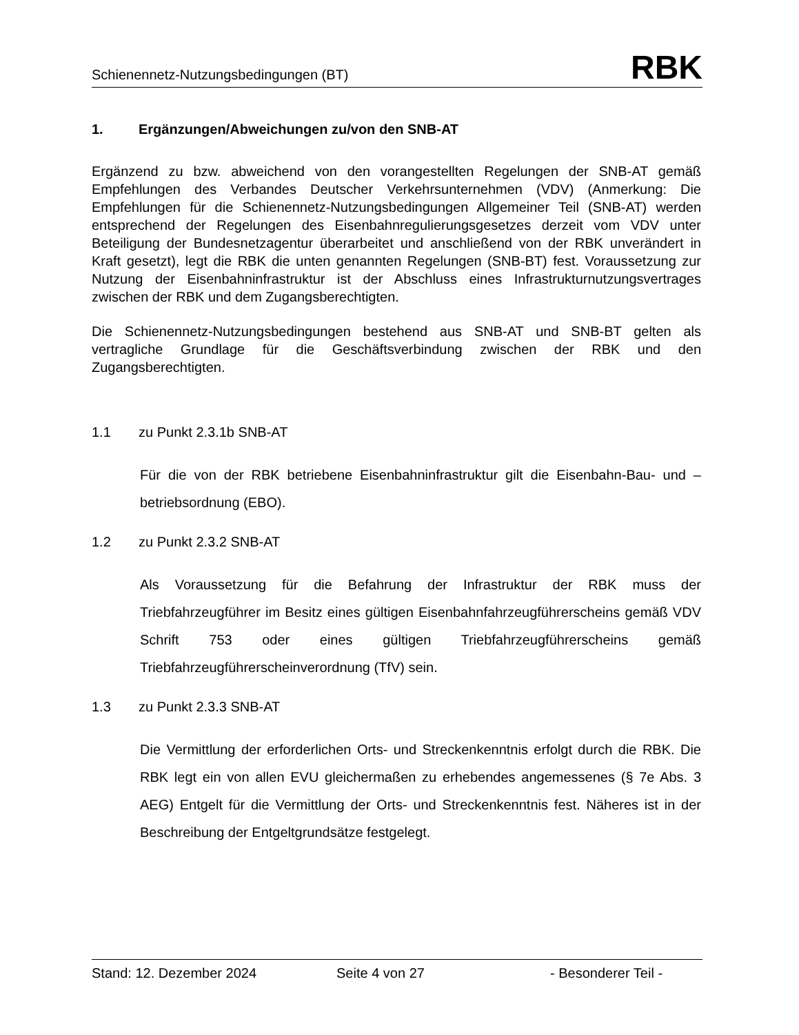Schienennetz-Nutzungsbedingungen (BT)
RBK
1. Ergänzungen/Abweichungen zu/von den SNB-AT
Ergänzend zu bzw. abweichend von den vorangestellten Regelungen der SNB-AT gemäß Empfehlungen des Verbandes Deutscher Verkehrsunternehmen (VDV) (Anmerkung: Die Empfehlungen für die Schienennetz-Nutzungsbedingungen Allgemeiner Teil (SNB-AT) werden entsprechend der Regelungen des Eisenbahnregulierungsgesetzes derzeit vom VDV unter Beteiligung der Bundesnetzagentur überarbeitet und anschließend von der RBK unverändert in Kraft gesetzt), legt die RBK die unten genannten Regelungen (SNB-BT) fest. Voraussetzung zur Nutzung der Eisenbahninfrastruktur ist der Abschluss eines Infrastrukturnutzungsvertrages zwischen der RBK und dem Zugangsberechtigten.
Die Schienennetz-Nutzungsbedingungen bestehend aus SNB-AT und SNB-BT gelten als vertragliche Grundlage für die Geschäftsverbindung zwischen der RBK und den Zugangsberechtigten.
1.1 zu Punkt 2.3.1b SNB-AT
Für die von der RBK betriebene Eisenbahninfrastruktur gilt die Eisenbahn-Bau- und –betriebsordnung (EBO).
1.2 zu Punkt 2.3.2 SNB-AT
Als Voraussetzung für die Befahrung der Infrastruktur der RBK muss der Triebfahrzeugführer im Besitz eines gültigen Eisenbahnfahrzeugführerscheins gemäß VDV Schrift 753 oder eines gültigen Triebfahrzeugführerscheins gemäß Triebfahrzeugführerscheinverordnung (TfV) sein.
1.3 zu Punkt 2.3.3 SNB-AT
Die Vermittlung der erforderlichen Orts- und Streckenkenntnis erfolgt durch die RBK. Die RBK legt ein von allen EVU gleichermaßen zu erhebendes angemessenes (§ 7e Abs. 3 AEG) Entgelt für die Vermittlung der Orts- und Streckenkenntnis fest. Näheres ist in der Beschreibung der Entgeltgrundsätze festgelegt.
Stand: 12. Dezember 2024 Seite 4 von 27 - Besonderer Teil -